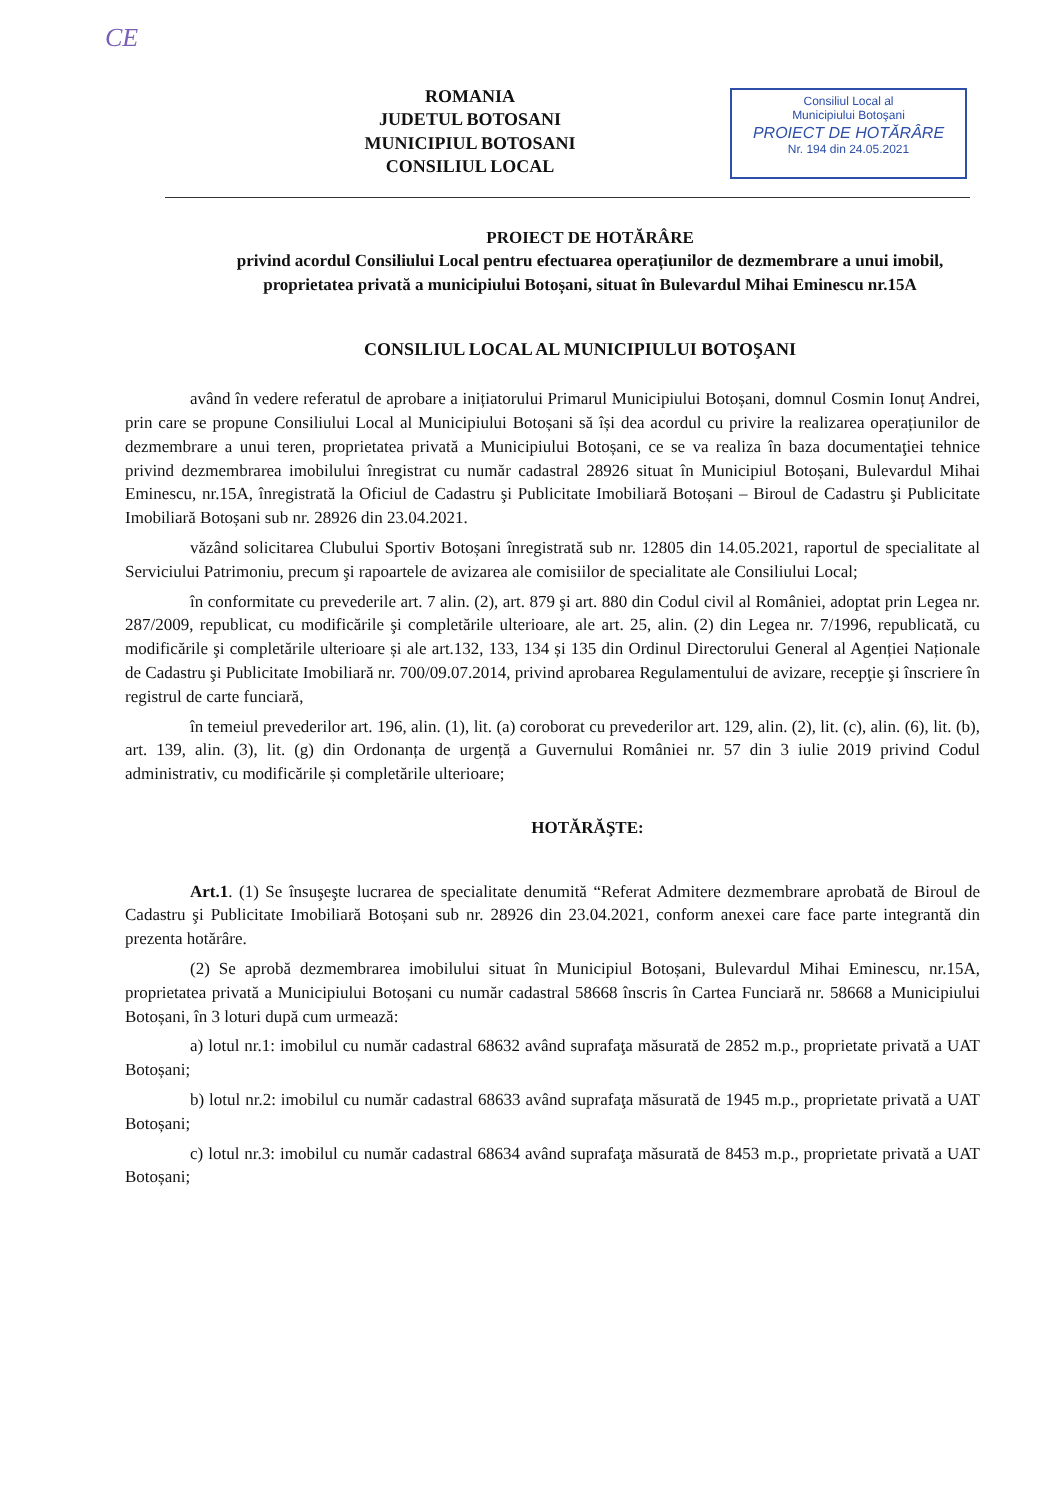CE
ROMANIA
JUDETUL BOTOSANI
MUNICIPIUL BOTOSANI
CONSILIUL LOCAL
Consiliul Local al
Municipiului Botoşani
PROIECT DE HOTĂRÂRE
Nr. 194 din 24.05.2021
PROIECT DE HOTĂRÂRE
privind acordul Consiliului Local pentru efectuarea operațiunilor de dezmembrare a unui imobil, proprietatea privată a municipiului Botoșani, situat în Bulevardul Mihai Eminescu nr.15A
CONSILIUL LOCAL AL MUNICIPIULUI BOTOŞANI
având în vedere referatul de aprobare a inițiatorului Primarul Municipiului Botoșani, domnul Cosmin Ionuț Andrei, prin care se propune Consiliului Local al Municipiului Botoșani să își dea acordul cu privire la realizarea operațiunilor de dezmembrare a unui teren, proprietatea privată a Municipiului Botoșani, ce se va realiza în baza documentaţiei tehnice privind dezmembrarea imobilului înregistrat cu număr cadastral 28926 situat în Municipiul Botoșani, Bulevardul Mihai Eminescu, nr.15A, înregistrată la Oficiul de Cadastru şi Publicitate Imobiliară Botoșani – Biroul de Cadastru şi Publicitate Imobiliară Botoșani sub nr. 28926 din 23.04.2021.
văzând solicitarea Clubului Sportiv Botoșani înregistrată sub nr. 12805 din 14.05.2021, raportul de specialitate al Serviciului Patrimoniu, precum şi rapoartele de avizarea ale comisiilor de specialitate ale Consiliului Local;
în conformitate cu prevederile art. 7 alin. (2), art. 879 şi art. 880 din Codul civil al României, adoptat prin Legea nr. 287/2009, republicat, cu modificările şi completările ulterioare, ale art. 25, alin. (2) din Legea nr. 7/1996, republicată, cu modificările şi completările ulterioare și ale art.132, 133, 134 și 135 din Ordinul Directorului General al Agenției Naționale de Cadastru şi Publicitate Imobiliară nr. 700/09.07.2014, privind aprobarea Regulamentului de avizare, recepţie şi înscriere în registrul de carte funciară,
în temeiul prevederilor art. 196, alin. (1), lit. (a) coroborat cu prevederilor art. 129, alin. (2), lit. (c), alin. (6), lit. (b), art. 139, alin. (3), lit. (g) din Ordonanța de urgență a Guvernului României nr. 57 din 3 iulie 2019 privind Codul administrativ, cu modificările și completările ulterioare;
HOTĂRĂŞTE:
Art.1. (1) Se însuşeşte lucrarea de specialitate denumită “Referat Admitere dezmembrare aprobată de Biroul de Cadastru şi Publicitate Imobiliară Botoșani sub nr. 28926 din 23.04.2021, conform anexei care face parte integrantă din prezenta hotărâre.
(2) Se aprobă dezmembrarea imobilului situat în Municipiul Botoșani, Bulevardul Mihai Eminescu, nr.15A, proprietatea privată a Municipiului Botoșani cu număr cadastral 58668 înscris în Cartea Funciară nr. 58668 a Municipiului Botoșani, în 3 loturi după cum urmează:
a) lotul nr.1: imobilul cu număr cadastral 68632 având suprafaţa măsurată de 2852 m.p., proprietate privată a UAT Botoșani;
b) lotul nr.2: imobilul cu număr cadastral 68633 având suprafaţa măsurată de 1945 m.p., proprietate privată a UAT Botoșani;
c) lotul nr.3: imobilul cu număr cadastral 68634 având suprafaţa măsurată de 8453 m.p., proprietate privată a UAT Botoșani;